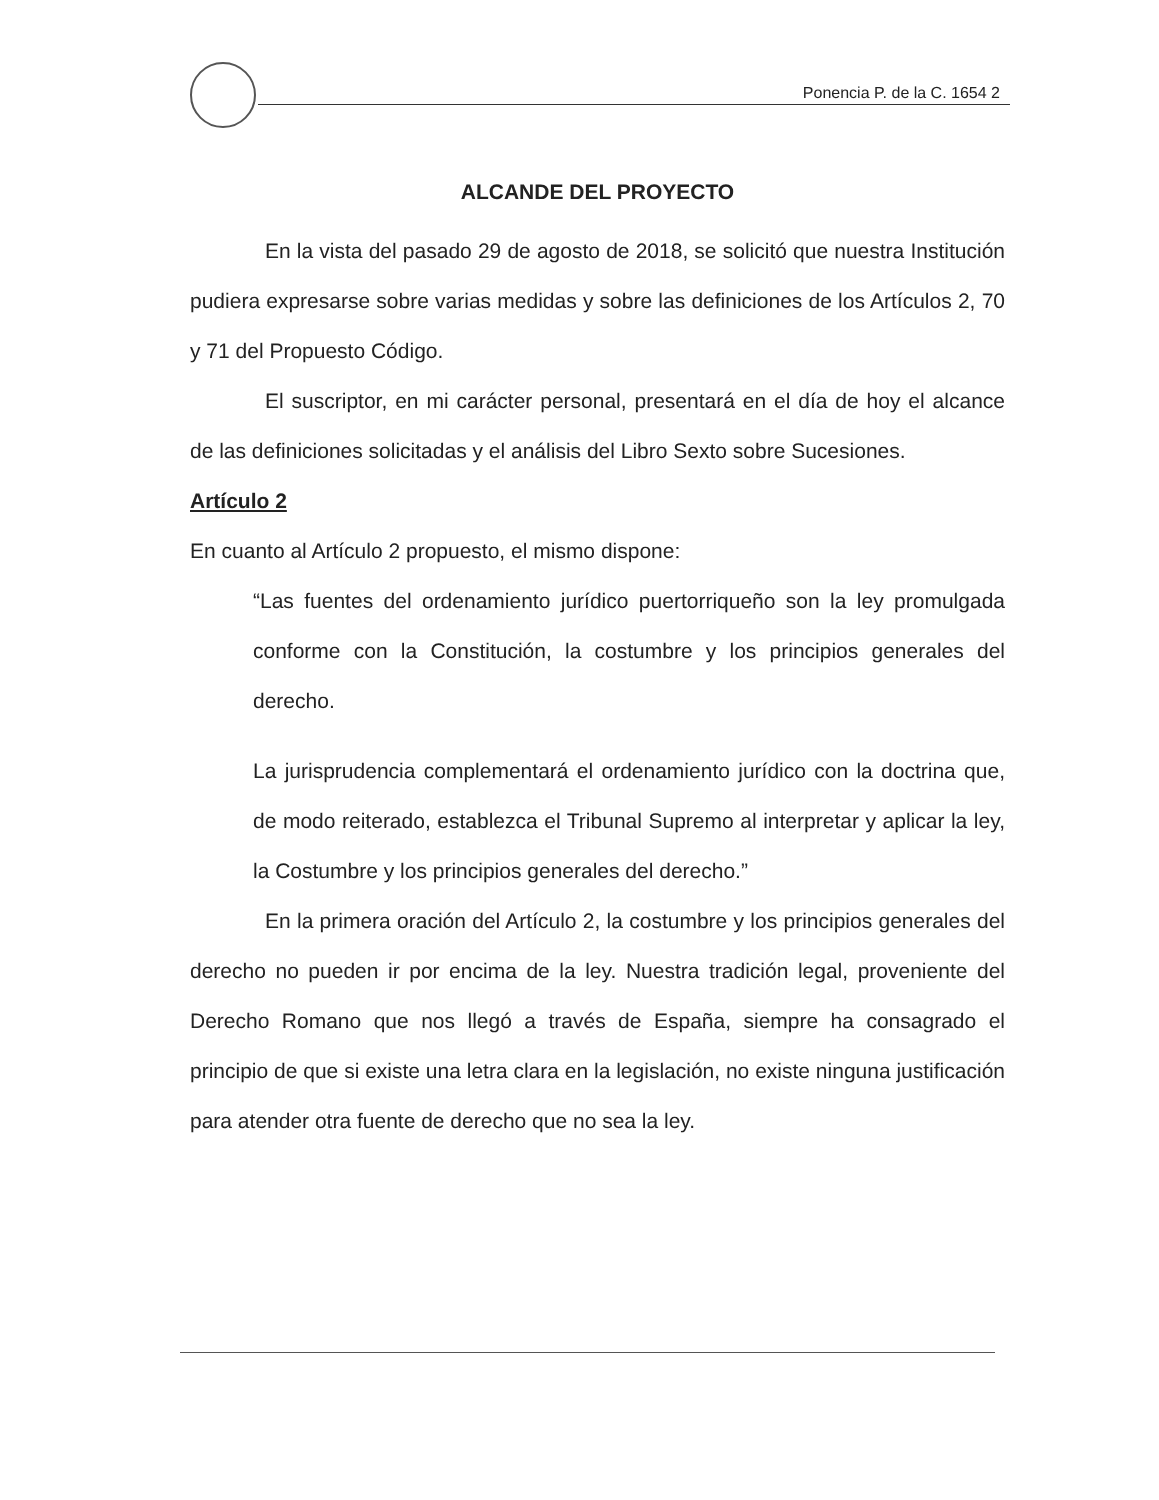Ponencia P. de la C. 1654 2
ALCANDE DEL PROYECTO
En la vista del pasado 29 de agosto de 2018, se solicitó que nuestra Institución pudiera expresarse sobre varias medidas y sobre las definiciones de los Artículos 2, 70 y 71 del Propuesto Código.
El suscriptor, en mi carácter personal, presentará en el día de hoy el alcance de las definiciones solicitadas y el análisis del Libro Sexto sobre Sucesiones.
Artículo 2
En cuanto al Artículo 2 propuesto, el mismo dispone:
“Las fuentes del ordenamiento jurídico puertorriqueño son la ley promulgada conforme con la Constitución, la costumbre y los principios generales del derecho.
La jurisprudencia complementará el ordenamiento jurídico con la doctrina que, de modo reiterado, establezca el Tribunal Supremo al interpretar y aplicar la ley, la Costumbre y los principios generales del derecho.”
En la primera oración del Artículo 2, la costumbre y los principios generales del derecho no pueden ir por encima de la ley. Nuestra tradición legal, proveniente del Derecho Romano que nos llegó a través de España, siempre ha consagrado el principio de que si existe una letra clara en la legislación, no existe ninguna justificación para atender otra fuente de derecho que no sea la ley.